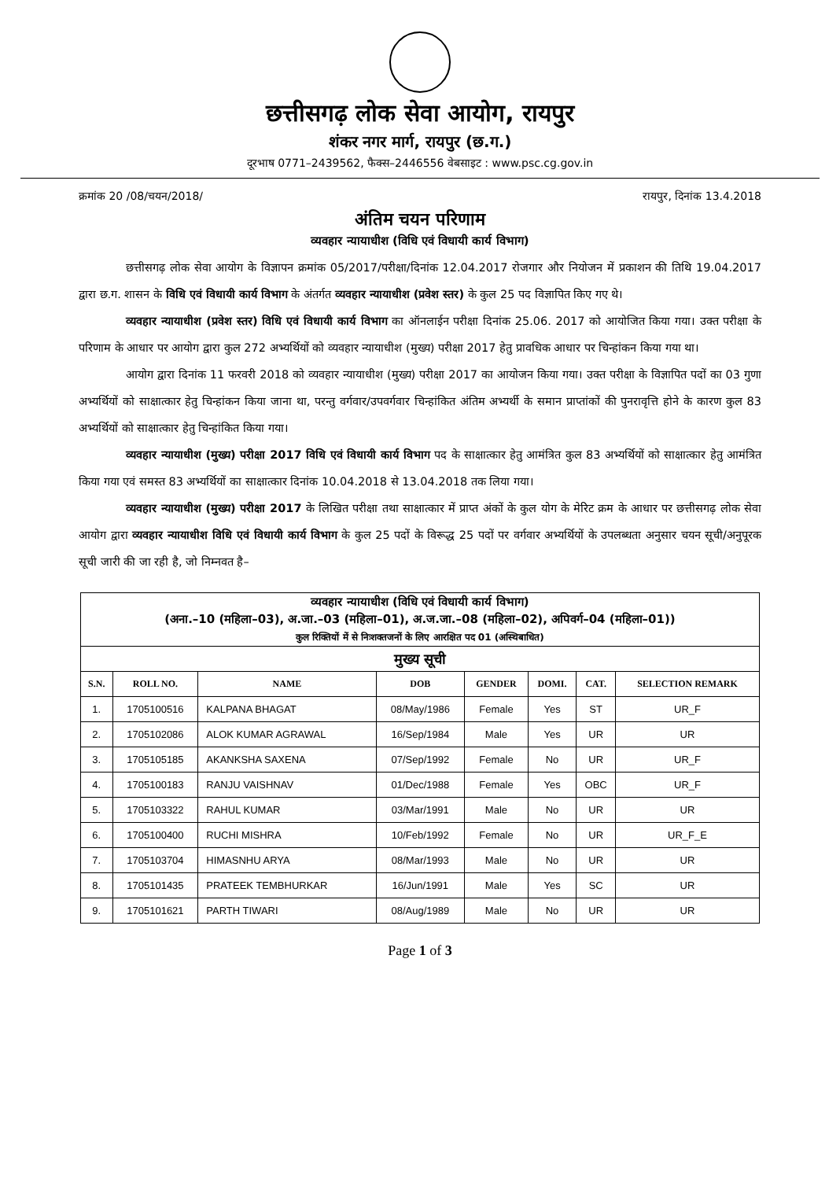छत्तीसगढ़ लोक सेवा आयोग, रायपुर
शंकर नगर मार्ग, रायपुर (छ.ग.)
दूरभाष 0771–2439562, फैक्स–2446556 वेबसाइट : www.psc.cg.gov.in
क्रमांक 20 /08/चयन/2018/ रायपुर, दिनांक 13.4.2018
अंतिम चयन परिणाम
व्यवहार न्यायाधीश (विधि एवं विधायी कार्य विभाग)
छत्तीसगढ़ लोक सेवा आयोग के विज्ञापन क्रमांक 05/2017/परीक्षा/दिनांक 12.04.2017 रोजगार और नियोजन में प्रकाशन की तिथि 19.04.2017 द्वारा छ.ग. शासन के विधि एवं विधायी कार्य विभाग के अंतर्गत व्यवहार न्यायाधीश (प्रवेश स्तर) के कुल 25 पद विज्ञापित किए गए थे।
व्यवहार न्यायाधीश (प्रवेश स्तर) विधि एवं विधायी कार्य विभाग का ऑनलाईन परीक्षा दिनांक 25.06. 2017 को आयोजित किया गया। उक्त परीक्षा के परिणाम के आधार पर आयोग द्वारा कुल 272 अभ्यर्थियों को व्यवहार न्यायाधीश (मुख्य) परीक्षा 2017 हेतु प्रावधिक आधार पर चिन्हांकन किया गया था।
आयोग द्वारा दिनांक 11 फरवरी 2018 को व्यवहार न्यायाधीश (मुख्य) परीक्षा 2017 का आयोजन किया गया। उक्त परीक्षा के विज्ञापित पदों का 03 गुणा अभ्यर्थियों को साक्षात्कार हेतु चिन्हांकन किया जाना था, परन्तु वर्गवार/उपवर्गवार चिन्हांकित अंतिम अभ्यर्थी के समान प्राप्तांकों की पुनरावृत्ति होने के कारण कुल 83 अभ्यर्थियों को साक्षात्कार हेतु चिन्हांकित किया गया।
व्यवहार न्यायाधीश (मुख्य) परीक्षा 2017 विधि एवं विधायी कार्य विभाग पद के साक्षात्कार हेतु आमंत्रित कुल 83 अभ्यर्थियों को साक्षात्कार हेतु आमंत्रित किया गया एवं समस्त 83 अभ्यर्थियों का साक्षात्कार दिनांक 10.04.2018 से 13.04.2018 तक लिया गया।
व्यवहार न्यायाधीश (मुख्य) परीक्षा 2017 के लिखित परीक्षा तथा साक्षात्कार में प्राप्त अंकों के कुल योग के मेरिट क्रम के आधार पर छत्तीसगढ़ लोक सेवा आयोग द्वारा व्यवहार न्यायाधीश विधि एवं विधायी कार्य विभाग के कुल 25 पदों के विरूद्ध 25 पदों पर वर्गवार अभ्यर्थियों के उपलब्धता अनुसार चयन सूची/अनुपूरक सूची जारी की जा रही है, जो निम्नवत है–
| व्यवहार न्यायाधीश (विधि एवं विधायी कार्य विभाग) (अना.–10 (महिला–03), अ.जा.–03 (महिला–01), अ.ज.जा.–08 (महिला–02), अपिवर्ग–04 (महिला–01)) कुल रिक्तियों में से निःशक्तजनों के लिए आरक्षित पद 01 (अस्थिबाधित) | | | | | | | |
| मुख्य सूची | | | | | | | |
| S.N. | ROLL NO. | NAME | DOB | GENDER | DOMI. | CAT. | SELECTION REMARK |
| 1. | 1705100516 | KALPANA BHAGAT | 08/May/1986 | Female | Yes | ST | UR_F |
| 2. | 1705102086 | ALOK KUMAR AGRAWAL | 16/Sep/1984 | Male | Yes | UR | UR |
| 3. | 1705105185 | AKANKSHA SAXENA | 07/Sep/1992 | Female | No | UR | UR_F |
| 4. | 1705100183 | RANJU VAISHNAV | 01/Dec/1988 | Female | Yes | OBC | UR_F |
| 5. | 1705103322 | RAHUL KUMAR | 03/Mar/1991 | Male | No | UR | UR |
| 6. | 1705100400 | RUCHI MISHRA | 10/Feb/1992 | Female | No | UR | UR_F_E |
| 7. | 1705103704 | HIMASNHU ARYA | 08/Mar/1993 | Male | No | UR | UR |
| 8. | 1705101435 | PRATEEK TEMBHURKAR | 16/Jun/1991 | Male | Yes | SC | UR |
| 9. | 1705101621 | PARTH TIWARI | 08/Aug/1989 | Male | No | UR | UR |
Page 1 of 3